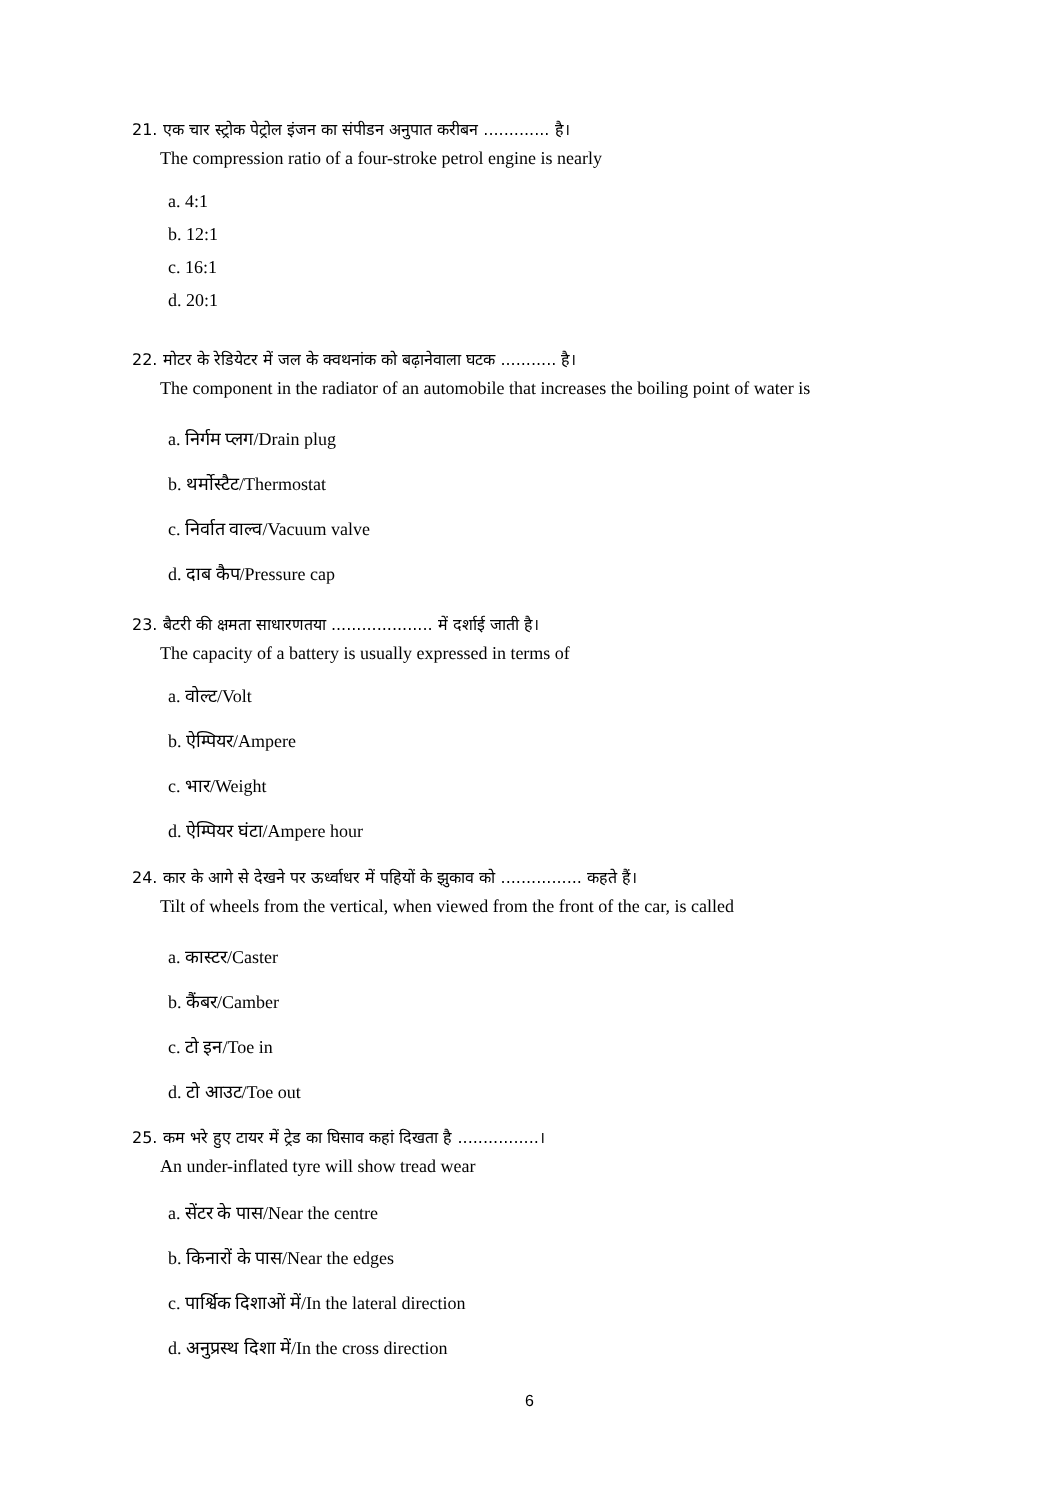21. एक चार स्ट्रोक पेट्रोल इंजन का संपीडन अनुपात करीबन ............. है।
The compression ratio of a four-stroke petrol engine is nearly
a. 4:1
b. 12:1
c. 16:1
d. 20:1
22. मोटर के रेडियेटर में जल के क्वथनांक को बढ़ानेवाला घटक ........... है।
The component in the radiator of an automobile that increases the boiling point of water is
a. निर्गम प्लग/Drain plug
b. थर्मोस्टैट/Thermostat
c. निर्वात वाल्व/Vacuum valve
d. दाब कैप/Pressure cap
23. बैटरी की क्षमता साधारणतया .................... में दर्शाई जाती है।
The capacity of a battery is usually expressed in terms of
a. वोल्ट/Volt
b. ऐम्पियर/Ampere
c. भार/Weight
d. ऐम्पियर घंटा/Ampere hour
24. कार के आगे से देखने पर ऊर्ध्वाधर में पहियों के झुकाव को ................ कहते हैं।
Tilt of wheels from the vertical, when viewed from the front of the car, is called
a. कास्टर/Caster
b. कैंबर/Camber
c. टो इन/Toe in
d. टो आउट/Toe out
25. कम भरे हुए टायर में ट्रेड का घिसाव कहां दिखता है ................।
An under-inflated tyre will show tread wear
a. सेंटर के पास/Near the centre
b. किनारों के पास/Near the edges
c. पार्श्विक दिशाओं में/In the lateral direction
d. अनुप्रस्थ दिशा में/In the cross direction
6